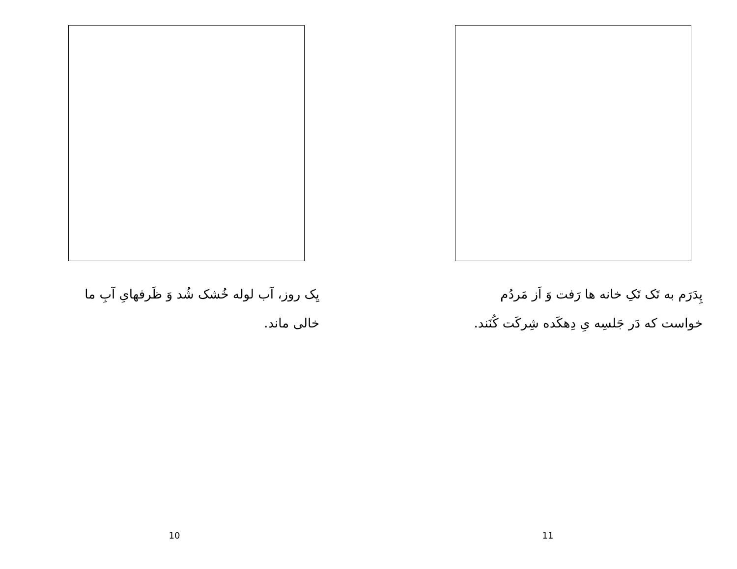یِک روز، آب لوله خُشک شُد وَ ظَرفهایِ آبِ ما خالی ماند.
10
پِدَرَم به تَک تَکِ خانه ها رَفت وَ اَز مَردُم خواست که دَر جَلسِه یِ دِهکَده شِرکَت کُنَند.
11